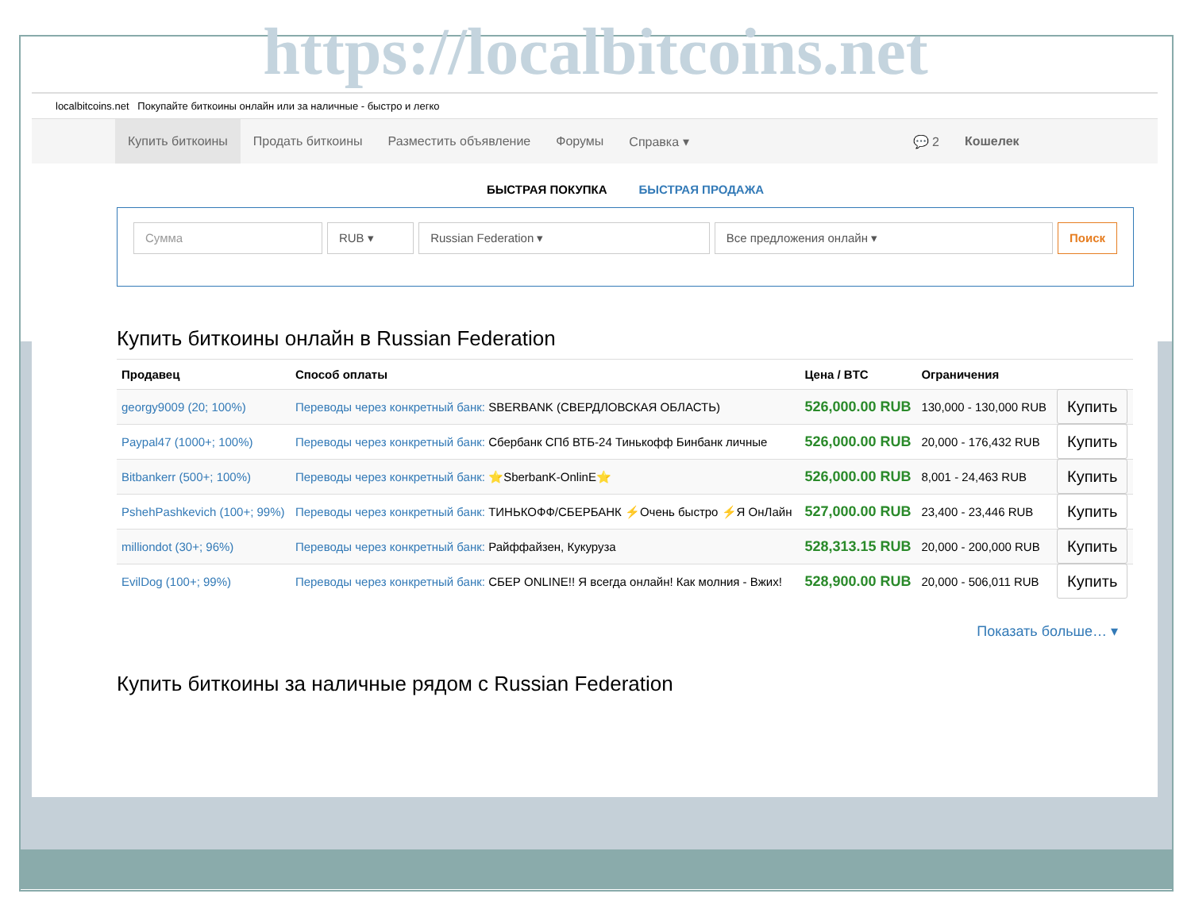https://localbitcoins.net
localbitcoins.net Покупайте биткоины онлайн или за наличные - быстро и легко
Купить биткоины Продать биткоины Разместить объявление Форумы Справка ▾ 💬 2 Кошелек
БЫСТРАЯ ПОКУПКА БЫСТРАЯ ПРОДАЖА
Сумма RUB ▾ Russian Federation ▾ Все предложения онлайн ▾ Поиск
Купить биткоины онлайн в Russian Federation
| Продавец | Способ оплаты | Цена / BTC | Ограничения | |
| --- | --- | --- | --- | --- |
| georgy9009 (20; 100%) | Переводы через конкретный банк: SBERBANK (СВЕРДЛОВСКАЯ ОБЛАСТЬ) | 526,000.00 RUB | 130,000 - 130,000 RUB | Купить |
| Paypal47 (1000+; 100%) | Переводы через конкретный банк: Сбербанк СПб ВТБ-24 Тинькофф Бинбанк личные | 526,000.00 RUB | 20,000 - 176,432 RUB | Купить |
| Bitbankerr (500+; 100%) | Переводы через конкретный банк: ⭐SberbanK-OnlinE⭐ | 526,000.00 RUB | 8,001 - 24,463 RUB | Купить |
| PshehPashkevich (100+; 99%) | Переводы через конкретный банк: ТИНЬКОФФ/СБЕРБАНК ⚡Очень быстро ⚡Я ОнЛайн | 527,000.00 RUB | 23,400 - 23,446 RUB | Купить |
| milliondot (30+; 96%) | Переводы через конкретный банк: Райффайзен, Кукуруза | 528,313.15 RUB | 20,000 - 200,000 RUB | Купить |
| EvilDog (100+; 99%) | Переводы через конкретный банк: СБЕР ONLINE!! Я всегда онлайн! Как молния - Вжих! | 528,900.00 RUB | 20,000 - 506,011 RUB | Купить |
Показать больше… ▾
Купить биткоины за наличные рядом с Russian Federation